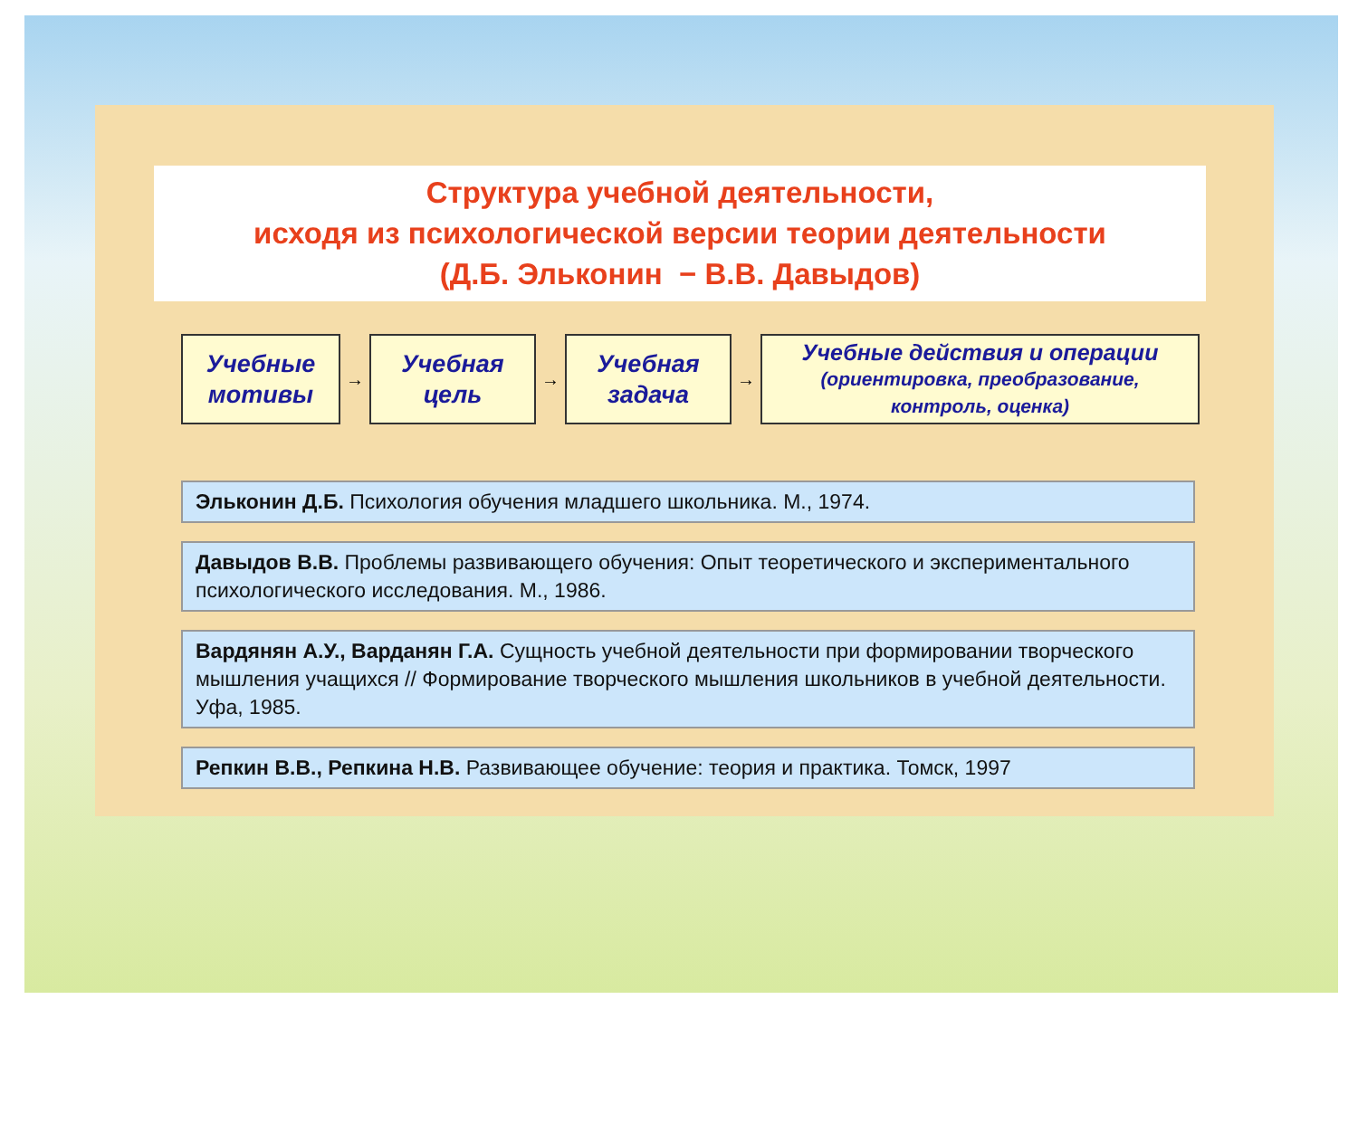Структура учебной деятельности,
исходя из психологической версии теории деятельности
(Д.Б. Эльконин − В.В. Давыдов)
Учебные
мотивы
→
Учебная
цель
→
Учебная
задача
→
Учебные действия и операции
(ориентировка, преобразование,
контроль, оценка)
Эльконин Д.Б. Психология обучения младшего школьника. М., 1974.
Давыдов В.В. Проблемы развивающего обучения: Опыт теоретического и экспериментального психологического исследования. М., 1986.
Вардянян А.У., Варданян Г.А. Сущность учебной деятельности при формировании творческого мышления учащихся // Формирование творческого мышления школьников в учебной деятельности. Уфа, 1985.
Репкин В.В., Репкина Н.В. Развивающее обучение: теория и практика. Томск, 1997